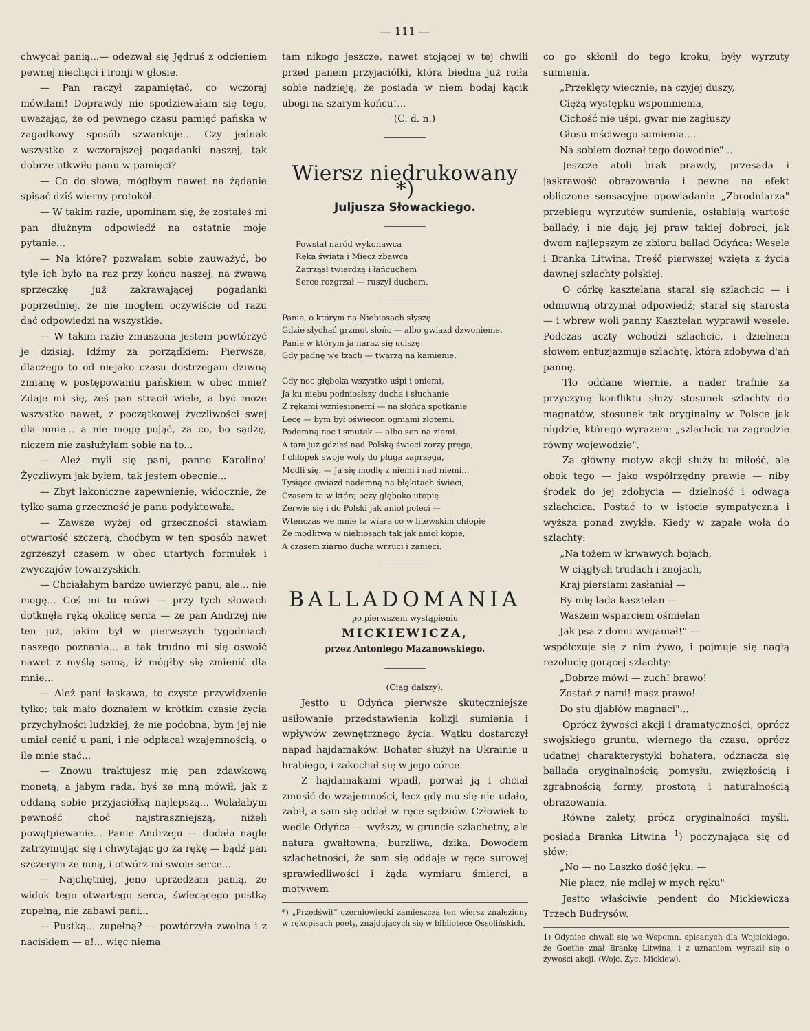— 111 —
chwycał panią...— odezwał się Jędruś z odcieniem pewnej niechęci i ironji w głosie.
— Pan raczył zapamiętać, co wczoraj mówiłam! Doprawdy nie spodziewałam się tego, uważając, że od pewnego czasu pamięć pańska w zagadkowy sposób szwankuje... Czy jednak wszystko z wczorajszej pogadanki naszej, tak dobrze utkwiło panu w pamięci?
— Co do słowa, mógłbym nawet na żądanie spisać dziś wierny protokół.
— W takim razie, upominam się, że zostałeś mi pan dłużnym odpowiedź na ostatnie moje pytanie...
— Na które? pozwalam sobie zauważyć, bo tyle ich było na raz przy końcu naszej, na żwawą sprzeczkę już zakrawającej pogadanki poprzedniej, że nie mogłem oczywiście od razu dać odpowiedzi na wszystkie.
— W takim razie zmuszona jestem powtórzyć je dzisiaj. Idźmy za porządkiem: Pierwsze, dlaczego to od niejako czasu dostrzegam dziwną zmianę w postępowaniu pańskiem w obec mnie? Zdaje mi się, żeś pan stracił wiele, a być może wszystko nawet, z początkowej życzliwości swej dla mnie... a nie mogę pojąć, za co, bo sądzę, niczem nie zasłużyłam sobie na to...
— Ależ myli się pani, panno Karolino! Życzliwym jak byłem, tak jestem obecnie...
— Zbyt lakoniczne zapewnienie, widocznie, że tylko sama grzeczność je panu podyktowała.
— Zawsze wyżej od grzeczności stawiam otwartość szczerą, choćbym w ten sposób nawet zgrzeszył czasem w obec utartych formułek i zwyczajów towarzyskich.
— Chciałabym bardzo uwierzyć panu, ale... nie mogę... Coś mi tu mówi — przy tych słowach dotknęła ręką okolicę serca — że pan Andrzej nie ten już, jakim był w pierwszych tygodniach naszego poznania... a tak trudno mi się oswoić nawet z myślą samą, iż mógłby się zmienić dla mnie...
— Ależ pani łaskawa, to czyste przywidzenie tylko; tak mało doznałem w krótkim czasie życia przychylności ludzkiej, że nie podobna, bym jej nie umiał cenić u pani, i nie odpłacał wzajemnością, o ile mnie stać...
— Znowu traktujesz mię pan zdawkową monetą, a jabym rada, byś ze mną mówił, jak z oddaną sobie przyjaciółką najlepszą... Wolałabym pewność choć najstraszniejszą, niżeli powątpiewanie... Panie Andrzeju — dodała nagle zatrzymując się i chwytając go za rękę — bądź pan szczerym ze mną, i otwórz mi swoje serce...
— Najchętniej, jeno uprzedzam panią, że widok tego otwartego serca, świecącego pustką zupełną, nie zabawi pani...
— Pustką... zupełną? — powtórzyła zwolna i z naciskiem — a!... więc niema
tam nikogo jeszcze, nawet stojącej w tej chwili przed panem przyjaciółki, która biedna już roiła sobie nadzieję, że posiada w niem bodaj kącik ubogi na szarym końcu!...
(C. d. n.)
Wiersz niedrukowany *)
Juljusza Słowackiego.
Powstał naród wykonawca
Ręka świata i Miecz zbawca
Zatrząsł twierdzą i łańcuchem
Serce rozgrzał — ruszył duchem.
Panie, o którym na Niebiosach słyszę
Gdzie słychać grzmot słońc — albo gwiazd dzwonienie.
Panie w którym ja naraz się uciszę
Gdy padnę we łzach — twarzą na kamienie.
Gdy noc głęboka wszystko uśpi i oniemi,
Ja ku niebu podniosłszy ducha i słuchanie
Z rękami wzniesionemi — na słońca spotkanie
Lecę — bym był oświecon ogniami złotemi.
Podemną noc i smutek — albo sen na ziemi.
A tam już gdzieś nad Polską świeci zorzy pręga,
I chłopek swoje woły do pługa zaprzęga,
Modli się. — Ja się modlę z niemi i nad niemi...
Tysiące gwiazd nademną na błękitach świeci,
Czasem ta w którą oczy głęboko utopię
Zerwie się i do Polski jak anioł poleci —
Wtenczas we mnie ta wiara co w litewskim chłopie
Że modlitwa w niebiosach tak jak anioł kopie,
A czasem ziarno ducha wrzuci i zanieci.
BALLADOMANIA
po pierwszem wystąpieniu
MICKIEWICZA,
przez Antoniego Mazanowskiego.
(Ciąg dalszy).
Jestto u Odyńca pierwsze skuteczniejsze usiłowanie przedstawienia kolizji sumienia i wpływów zewnętrznego życia. Wątku dostarczył napad hajdamaków. Bohater służył na Ukrainie u hrabiego, i zakochał się w jego córce.
Z hajdamakami wpadł, porwał ją i chciał zmusić do wzajemności, lecz gdy mu się nie udało, zabił, a sam się oddał w ręce sędziów. Człowiek to wedle Odyńca — wyższy, w gruncie szlachetny, ale natura gwałtowna, burzliwa, dzika. Dowodem szlachetności, że sam się oddaje w ręce surowej sprawiedliwości i żąda wymiaru śmierci, a motywem
*) „Przedświt" czerniowiecki zamieszcza ten wiersz znaleziony w rękopisach poety, znajdujących się w bibliotece Ossolińskich.
co go skłonił do tego kroku, były wyrzuty sumienia.
„Przeklęty wiecznie, na czyjej duszy,
Ciężą występku wspomnienia,
Cichość nie uśpi, gwar nie zagłuszy
Głosu mściwego sumienia....
Na sobiem doznał tego dowodnie"...
Jeszcze atoli brak prawdy, przesada i jaskrawość obrazowania i pewne na efekt obliczone sensacyjne opowiadanie „Zbrodniarza" przebiegu wyrzutów sumienia, osłabiają wartość ballady, i nie dają jej praw takiej dobroci, jak dwom najlepszym ze zbioru ballad Odyńca: Wesele i Branka Litwina. Treść pierwszej wzięta z życia dawnej szlachty polskiej.
O córkę kasztelana starał się szlachcic — i odmowną otrzymał odpowiedź; starał się starosta — i wbrew woli panny Kasztelan wyprawił wesele. Podczas uczty wchodzi szlachcic, i dzielnem słowem entuzjazmuje szlachtę, która zdobywa d'ań pannę.
Tło oddane wiernie, a nader trafnie za przyczynę konfliktu służy stosunek szlachty do magnatów, stosunek tak oryginalny w Polsce jak nigdzie, którego wyrazem: „szlachcic na zagrodzie równy wojewodzie".
Za główny motyw akcji służy tu miłość, ale obok tego — jako współrzędny prawie — niby środek do jej zdobycia — dzielność i odwaga szlachcica. Postać to w istocie sympatyczna i wyższa ponad zwykłe. Kiedy w zapale woła do szlachty:
„Na tożem w krwawych bojach,
W ciągłych trudach i znojach,
Kraj piersiami zasłaniał —
By mię lada kasztelan —
Waszem wsparciem ośmielan
Jak psa z domu wyganiał!" —
współczuje się z nim żywo, i pojmuje się nagłą rezolucję gorącej szlachty:
„Dobrze mówi — zuch! brawo!
Zostań z nami! masz prawo!
Do stu djabłów magnaci"...
Oprócz żywości akcji i dramatyczności, oprócz swojskiego gruntu, wiernego tła czasu, oprócz udatnej charakterystyki bohatera, odznacza się ballada oryginalnością pomysłu, zwięzłością i zgrabnością formy, prostotą i naturalnością obrazowania.
Równe zalety, prócz oryginalności myśli, posiada Branka Litwina <sup>1</sup>) poczynająca się od słów:
„No — no Laszko dość jęku. —
Nie płacz, nie mdlej w mych ręku"
Jestto właściwie pendent do Mickiewicza Trzech Budrysów.
1) Odyniec chwali się we Wspomn. spisanych dla Wojcickiego, że Goethe znał Brankę Litwina, i z uznaniem wyraził się o żywości akcji. (Wojc. Życ. Mickiew).